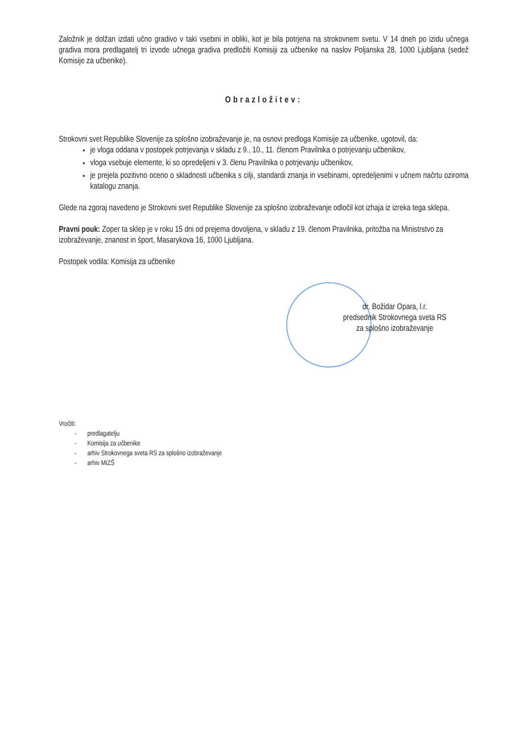Založnik je dolžan izdati učno gradivo v taki vsebini in obliki, kot je bila potrjena na strokovnem svetu. V 14 dneh po izidu učnega gradiva mora predlagatelj tri izvode učnega gradiva predložiti Komisiji za učbenike na naslov Poljanska 28, 1000 Ljubljana (sedež Komisije za učbenike).
Obrazložitev:
Strokovni svet Republike Slovenije za splošno izobraževanje je, na osnovi predloga Komisije za učbenike, ugotovil, da:
je vloga oddana v postopek potrjevanja v skladu z 9., 10., 11. členom Pravilnika o potrjevanju učbenikov,
vloga vsebuje elemente, ki so opredeljeni v 3. členu Pravilnika o potrjevanju učbenikov,
je prejela pozitivno oceno o skladnosti učbenika s cilji, standardi znanja in vsebinami, opredeljenimi v učnem načrtu oziroma katalogu znanja.
Glede na zgoraj navedeno je Strokovni svet Republike Slovenije za splošno izobraževanje odločil kot izhaja iz izreka tega sklepa.
Pravni pouk: Zoper ta sklep je v roku 15 dni od prejema dovoljena, v skladu z 19. členom Pravilnika, pritožba na Ministrstvo za izobraževanje, znanost in šport, Masarykova 16, 1000 Ljubljana.
Postopek vodila: Komisija za učbenike
dr. Božidar Opara, l.r.
predsednik Strokovnega sveta RS
za splošno izobraževanje
Vročiti:
- predlagatelju
- Komisija za učbenike
- arhiv Strokovnega sveta RS za splošno izobraževanje
- arhiv MIZŠ